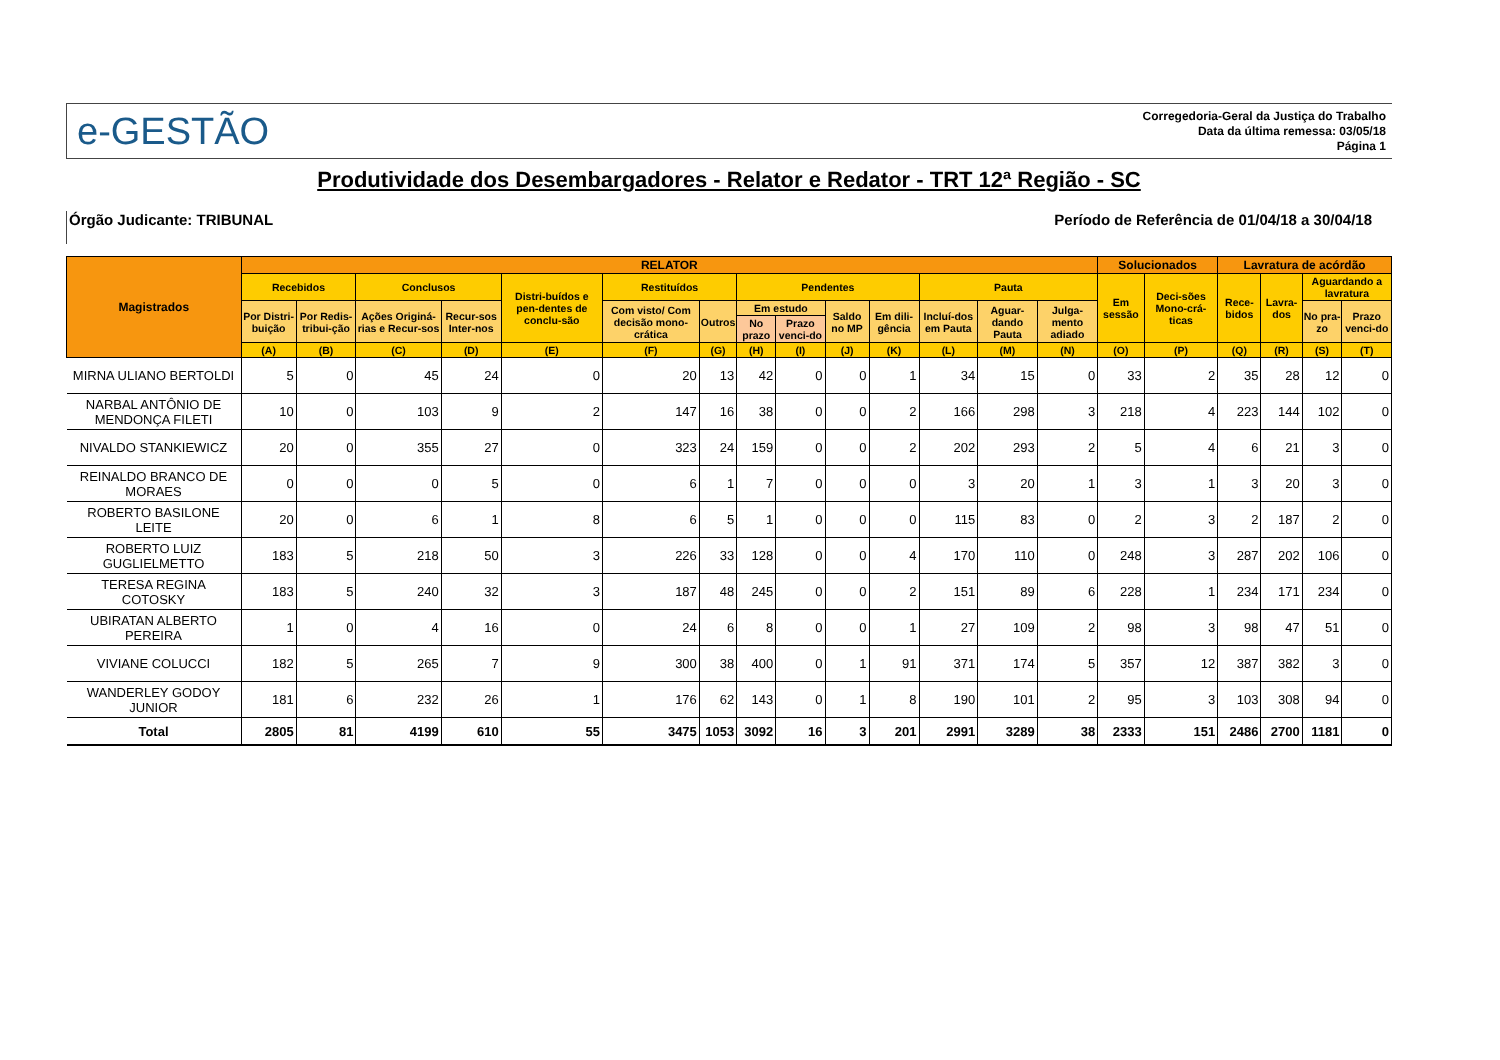e-GESTÃO
Corregedoria-Geral da Justiça do Trabalho
Data da última remessa: 03/05/18
Página 1
Produtividade dos Desembargadores - Relator e Redator - TRT 12ª Região - SC
Órgão Judicante: TRIBUNAL Período de Referência de 01/04/18 a 30/04/18
| Magistrados | RELATOR | | | | | | | | | | | | | | Solucionados | | Lavratura de acórdão | | | |
| --- | --- | --- | --- | --- | --- | --- | --- | --- | --- | --- | --- | --- | --- | --- | --- | --- | --- | --- | --- | --- |
| | Recebidos | | Conclusos | | Distri-buídos e pen-dentes de conclu-são | Restituídos | | Pendentes | | | | Pauta | | | Em sessão | Deci-sões Mono-crá-ticas | Rece-bidos | Lavra-dos | Aguardando a lavratura | |
| | Por Distri-buição | Por Redis-tribui-ção | Ações Originá-rias e Recur-sos | Recur-sos Inter-nos | | Com visto/ Com decisão mono-crática | Outros | Em estudo | | Saldo no MP | Em dili-gência | Incluí-dos em Pauta | Aguar-dando Pauta | Julga-mento adiado | | | | | No pra-zo | Prazo venci-do |
| | | | | | | | | No prazo | Prazo venci-do | | | | | | | | | | | |
| | (A) | (B) | (C) | (D) | (E) | (F) | (G) | (H) | (I) | (J) | (K) | (L) | (M) | (N) | (O) | (P) | (Q) | (R) | (S) | (T) |
| MIRNA ULIANO BERTOLDI | 5 | 0 | 45 | 24 | 0 | 20 | 13 | 42 | 0 | 0 | 1 | 34 | 15 | 0 | 33 | 2 | 35 | 28 | 12 | 0 |
| NARBAL ANTÔNIO DE MENDONÇA FILETI | 10 | 0 | 103 | 9 | 2 | 147 | 16 | 38 | 0 | 0 | 2 | 166 | 298 | 3 | 218 | 4 | 223 | 144 | 102 | 0 |
| NIVALDO STANKIEWICZ | 20 | 0 | 355 | 27 | 0 | 323 | 24 | 159 | 0 | 0 | 2 | 202 | 293 | 2 | 5 | 4 | 6 | 21 | 3 | 0 |
| REINALDO BRANCO DE MORAES | 0 | 0 | 0 | 5 | 0 | 6 | 1 | 7 | 0 | 0 | 0 | 3 | 20 | 1 | 3 | 1 | 3 | 20 | 3 | 0 |
| ROBERTO BASILONE LEITE | 20 | 0 | 6 | 1 | 8 | 6 | 5 | 1 | 0 | 0 | 0 | 115 | 83 | 0 | 2 | 3 | 2 | 187 | 2 | 0 |
| ROBERTO LUIZ GUGLIELMETTO | 183 | 5 | 218 | 50 | 3 | 226 | 33 | 128 | 0 | 0 | 4 | 170 | 110 | 0 | 248 | 3 | 287 | 202 | 106 | 0 |
| TERESA REGINA COTOSKY | 183 | 5 | 240 | 32 | 3 | 187 | 48 | 245 | 0 | 0 | 2 | 151 | 89 | 6 | 228 | 1 | 234 | 171 | 234 | 0 |
| UBIRATAN ALBERTO PEREIRA | 1 | 0 | 4 | 16 | 0 | 24 | 6 | 8 | 0 | 0 | 1 | 27 | 109 | 2 | 98 | 3 | 98 | 47 | 51 | 0 |
| VIVIANE COLUCCI | 182 | 5 | 265 | 7 | 9 | 300 | 38 | 400 | 0 | 1 | 91 | 371 | 174 | 5 | 357 | 12 | 387 | 382 | 3 | 0 |
| WANDERLEY GODOY JUNIOR | 181 | 6 | 232 | 26 | 1 | 176 | 62 | 143 | 0 | 1 | 8 | 190 | 101 | 2 | 95 | 3 | 103 | 308 | 94 | 0 |
| Total | 2805 | 81 | 4199 | 610 | 55 | 3475 | 1053 | 3092 | 16 | 3 | 201 | 2991 | 3289 | 38 | 2333 | 151 | 2486 | 2700 | 1181 | 0 |